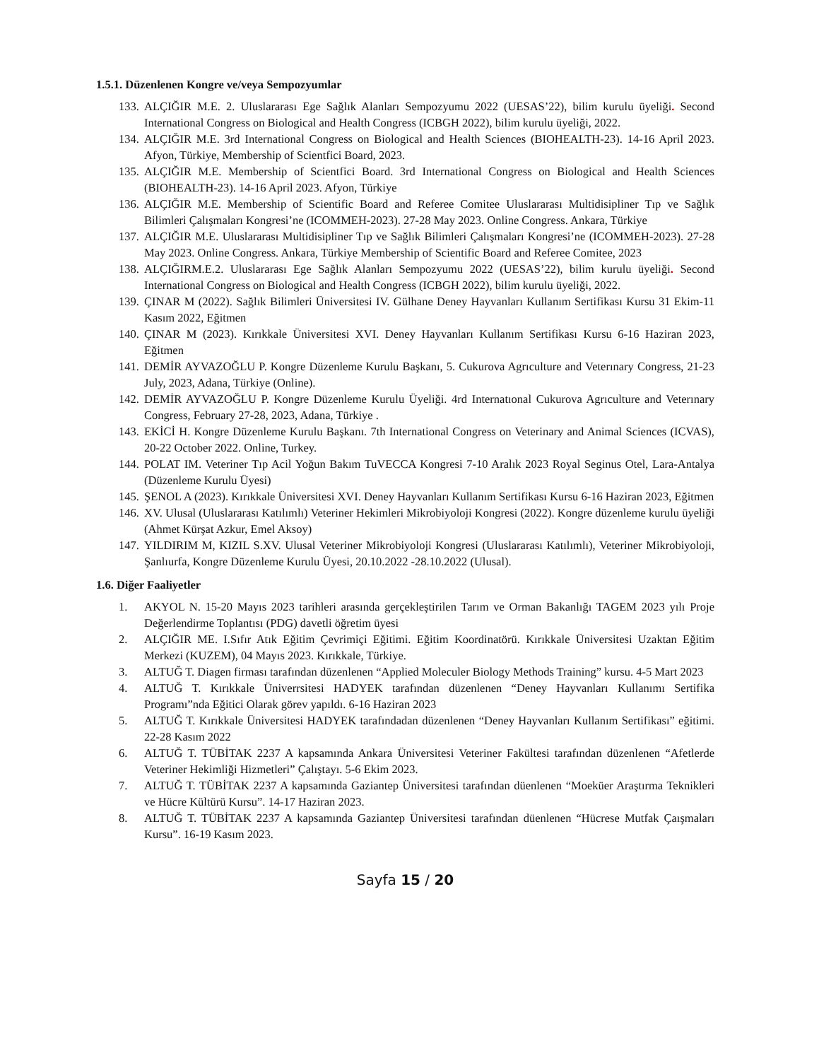1.5.1. Düzenlenen Kongre ve/veya Sempozyumlar
133. ALÇIĞIR M.E. 2. Uluslararası Ege Sağlık Alanları Sempozyumu 2022 (UESAS’22), bilim kurulu üyeliği. Second International Congress on Biological and Health Congress (ICBGH 2022), bilim kurulu üyeliği, 2022.
134. ALÇIĞIR M.E. 3rd International Congress on Biological and Health Sciences (BIOHEALTH-23). 14-16 April 2023. Afyon, Türkiye, Membership of Scientfici Board, 2023.
135. ALÇIĞIR M.E. Membership of Scientfici Board. 3rd International Congress on Biological and Health Sciences (BIOHEALTH-23). 14-16 April 2023. Afyon, Türkiye
136. ALÇIĞIR M.E. Membership of Scientific Board and Referee Comitee Uluslararası Multidisipliner Tıp ve Sağlık Bilimleri Çalışmaları Kongresi’ne (ICOMMEH-2023). 27-28 May 2023. Online Congress. Ankara, Türkiye
137. ALÇIĞIR M.E. Uluslararası Multidisipliner Tıp ve Sağlık Bilimleri Çalışmaları Kongresi’ne (ICOMMEH-2023). 27-28 May 2023. Online Congress. Ankara, Türkiye Membership of Scientific Board and Referee Comitee, 2023
138. ALÇIĞIRM.E.2. Uluslararası Ege Sağlık Alanları Sempozyumu 2022 (UESAS’22), bilim kurulu üyeliği. Second International Congress on Biological and Health Congress (ICBGH 2022), bilim kurulu üyeliği, 2022.
139. ÇINAR M (2022). Sağlık Bilimleri Üniversitesi IV. Gülhane Deney Hayvanları Kullanım Sertifikası Kursu 31 Ekim-11 Kasım 2022, Eğitmen
140. ÇINAR M (2023). Kırıkkale Üniversitesi XVI. Deney Hayvanları Kullanım Sertifikası Kursu 6-16 Haziran 2023, Eğitmen
141. DEMİR AYVAZOĞLU P. Kongre Düzenleme Kurulu Başkanı, 5. Cukurova Agrıculture and Veterınary Congress, 21-23 July, 2023, Adana, Türkiye (Online).
142. DEMİR AYVAZOĞLU P. Kongre Düzenleme Kurulu Üyeliği. 4rd Internatıonal Cukurova Agrıculture and Veterınary Congress, February 27-28, 2023, Adana, Türkiye .
143. EKİCİ H. Kongre Düzenleme Kurulu Başkanı. 7th International Congress on Veterinary and Animal Sciences (ICVAS), 20-22 October 2022. Online, Turkey.
144. POLAT IM. Veteriner Tıp Acil Yoğun Bakım TuVECCA Kongresi 7-10 Aralık 2023 Royal Seginus Otel, Lara-Antalya (Düzenleme Kurulu Üyesi)
145. ŞENOL A (2023). Kırıkkale Üniversitesi XVI. Deney Hayvanları Kullanım Sertifikası Kursu 6-16 Haziran 2023, Eğitmen
146. XV. Ulusal (Uluslararası Katılımlı) Veteriner Hekimleri Mikrobiyoloji Kongresi (2022). Kongre düzenleme kurulu üyeliği (Ahmet Kürşat Azkur, Emel Aksoy)
147. YILDIRIM M, KIZIL S.XV. Ulusal Veteriner Mikrobiyoloji Kongresi (Uluslararası Katılımlı), Veteriner Mikrobiyoloji, Şanlıurfa, Kongre Düzenleme Kurulu Üyesi, 20.10.2022 -28.10.2022 (Ulusal).
1.6. Diğer Faaliyetler
1. AKYOL N. 15-20 Mayıs 2023 tarihleri arasında gerçekleştirilen Tarım ve Orman Bakanlığı TAGEM 2023 yılı Proje Değerlendirme Toplantısı (PDG) davetli öğretim üyesi
2. ALÇIĞIR ME. I.Sıfır Atık Eğitim Çevrimiçi Eğitimi. Eğitim Koordinatörü. Kırıkkale Üniversitesi Uzaktan Eğitim Merkezi (KUZEM), 04 Mayıs 2023. Kırıkkale, Türkiye.
3. ALTUĞ T. Diagen firması tarafından düzenlenen “Applied Moleculer Biology Methods Training” kursu. 4-5 Mart 2023
4. ALTUĞ T. Kırıkkale Üniverrsitesi HADYEK tarafından düzenlenen “Deney Hayvanları Kullanımı Sertifika Programı”nda Eğitici Olarak görev yapıldı. 6-16 Haziran 2023
5. ALTUĞ T. Kırıkkale Üniversitesi HADYEK tarafındadan düzenlenen “Deney Hayvanları Kullanım Sertifikası” eğitimi. 22-28 Kasım 2022
6. ALTUĞ T. TÜBİTAK 2237 A kapsamında Ankara Üniversitesi Veteriner Fakültesi tarafından düzenlenen “Afetlerde Veteriner Hekimliği Hizmetleri” Çalıştayı. 5-6 Ekim 2023.
7. ALTUĞ T. TÜBİTAK 2237 A kapsamında Gaziantep Üniversitesi tarafından düenlenen “Moeküer Araştırma Teknikleri ve Hücre Kültürü Kursu”. 14-17 Haziran 2023.
8. ALTUĞ T. TÜBİTAK 2237 A kapsamında Gaziantep Üniversitesi tarafından düenlenen “Hücrese Mutfak Çaışmaları Kursu”. 16-19 Kasım 2023.
Sayfa 15 / 20